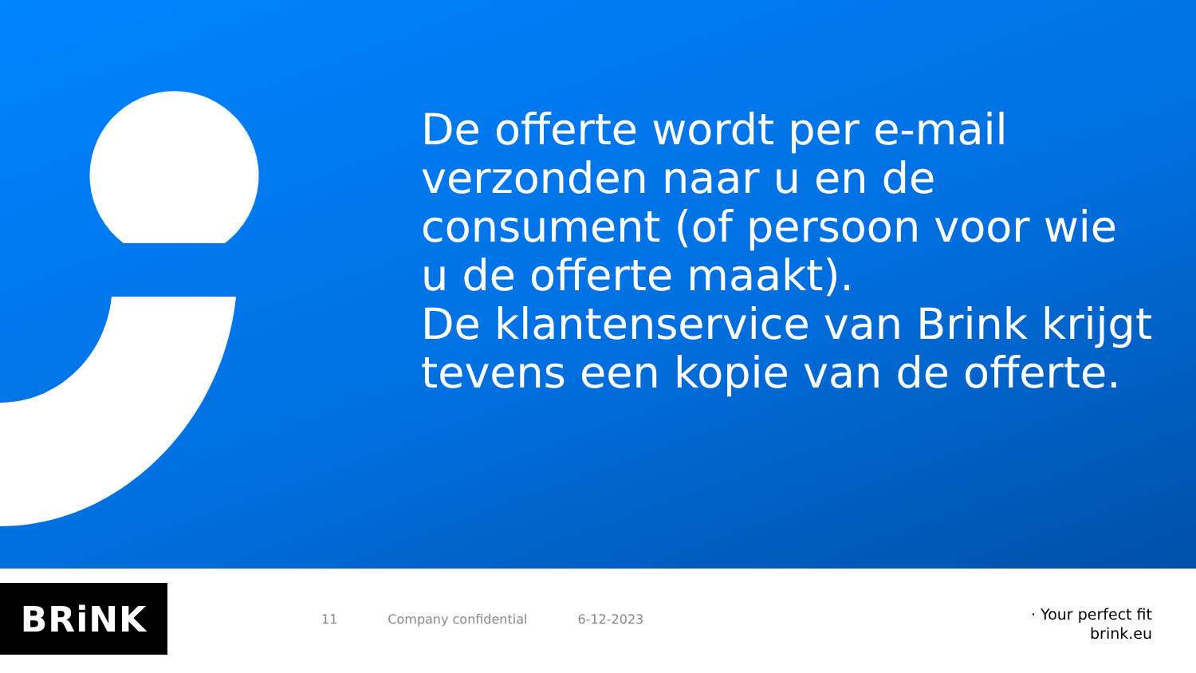De offerte wordt per e-mail verzonden naar u en de consument (of persoon voor wie u de offerte maakt).
De klantenservice van Brink krijgt tevens een kopie van de offerte.
BRiNK
11 Company confidential 6-12-2023
· Your perfect fit
brink.eu